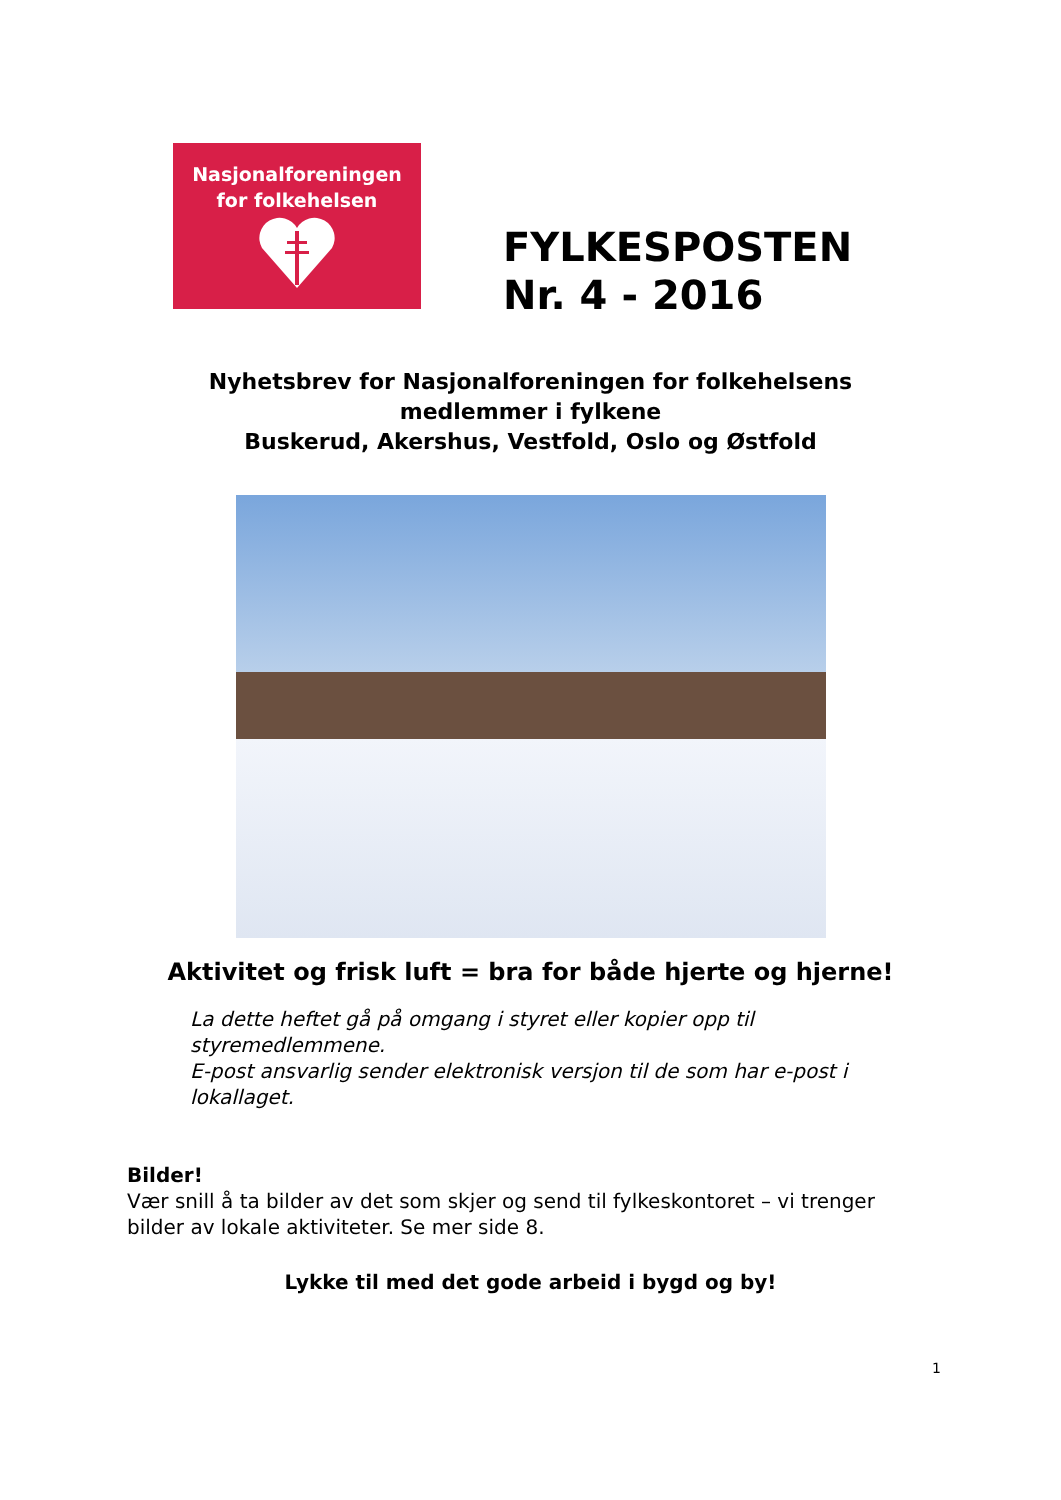Nasjonalforeningen
for folkehelsen
FYLKESPOSTEN
Nr. 4 - 2016
Nyhetsbrev for Nasjonalforeningen for folkehelsens
medlemmer i fylkene
Buskerud, Akershus, Vestfold, Oslo og Østfold
Aktivitet og frisk luft = bra for både hjerte og hjerne!
La dette heftet gå på omgang i styret eller kopier opp til styremedlemmene.
E-post ansvarlig sender elektronisk versjon til de som har e-post i lokallaget.
Bilder!
Vær snill å ta bilder av det som skjer og send til fylkeskontoret – vi trenger bilder av lokale aktiviteter. Se mer side 8.
Lykke til med det gode arbeid i bygd og by!
1